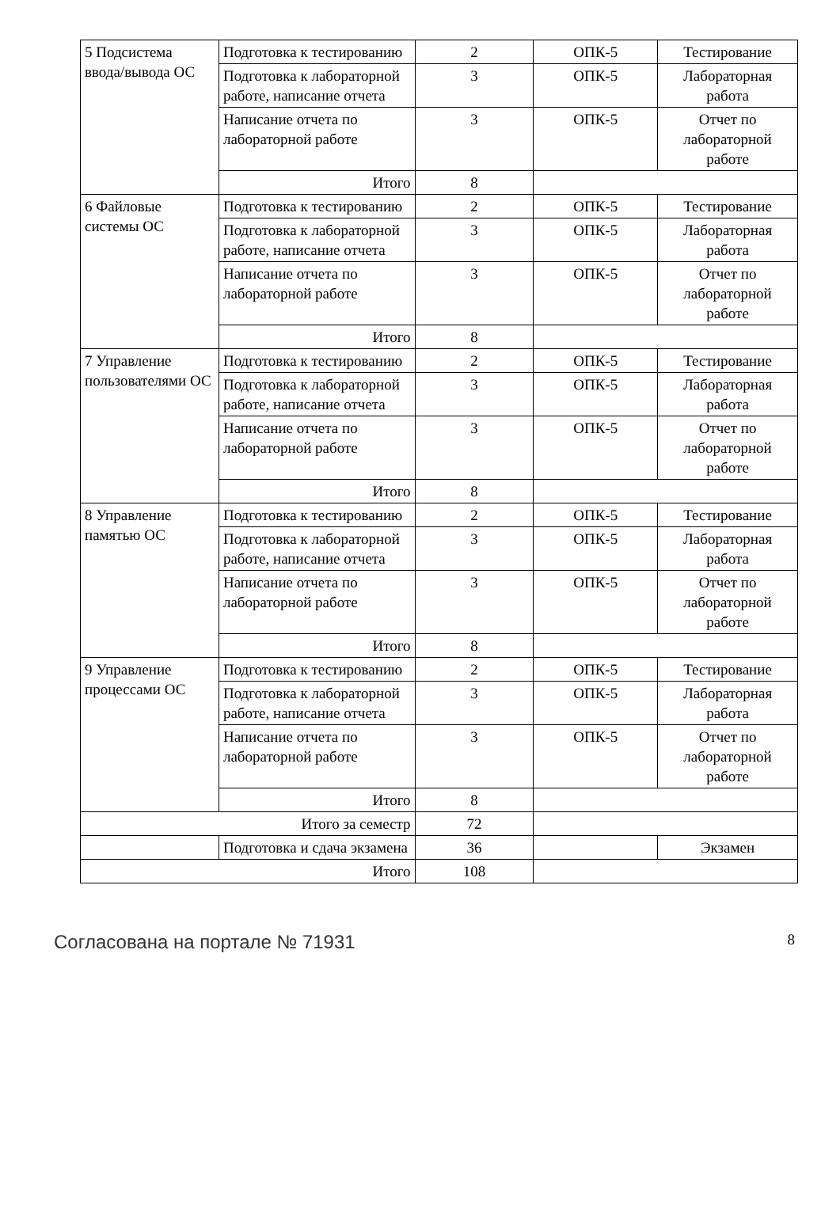| 5 Подсистема ввода/вывода ОС | Подготовка к тестированию | 2 | ОПК-5 | Тестирование |
| | Подготовка к лабораторной работе, написание отчета | 3 | ОПК-5 | Лабораторная работа |
| | Написание отчета по лабораторной работе | 3 | ОПК-5 | Отчет по лабораторной работе |
| | Итого | 8 | | |
| 6 Файловые системы ОС | Подготовка к тестированию | 2 | ОПК-5 | Тестирование |
| | Подготовка к лабораторной работе, написание отчета | 3 | ОПК-5 | Лабораторная работа |
| | Написание отчета по лабораторной работе | 3 | ОПК-5 | Отчет по лабораторной работе |
| | Итого | 8 | | |
| 7 Управление пользователями ОС | Подготовка к тестированию | 2 | ОПК-5 | Тестирование |
| | Подготовка к лабораторной работе, написание отчета | 3 | ОПК-5 | Лабораторная работа |
| | Написание отчета по лабораторной работе | 3 | ОПК-5 | Отчет по лабораторной работе |
| | Итого | 8 | | |
| 8 Управление памятью ОС | Подготовка к тестированию | 2 | ОПК-5 | Тестирование |
| | Подготовка к лабораторной работе, написание отчета | 3 | ОПК-5 | Лабораторная работа |
| | Написание отчета по лабораторной работе | 3 | ОПК-5 | Отчет по лабораторной работе |
| | Итого | 8 | | |
| 9 Управление процессами ОС | Подготовка к тестированию | 2 | ОПК-5 | Тестирование |
| | Подготовка к лабораторной работе, написание отчета | 3 | ОПК-5 | Лабораторная работа |
| | Написание отчета по лабораторной работе | 3 | ОПК-5 | Отчет по лабораторной работе |
| | Итого | 8 | | |
| Итого за семестр | | 72 | | |
| | Подготовка и сдача экзамена | 36 | | Экзамен |
| Итого | | 108 | | |
Согласована на портале № 71931 8